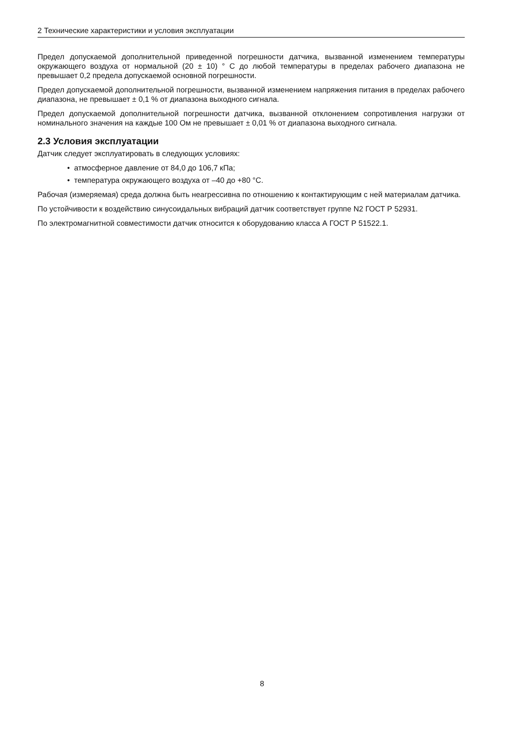2 Технические характеристики и условия эксплуатации
Предел допускаемой дополнительной приведенной погрешности датчика, вызванной изменением температуры окружающего воздуха от нормальной (20 ± 10) ° С до любой температуры в пределах рабочего диапазона не превышает 0,2 предела допускаемой основной погрешности.
Предел допускаемой дополнительной погрешности, вызванной изменением напряжения питания в пределах рабочего диапазона, не превышает ± 0,1 % от диапазона выходного сигнала.
Предел допускаемой дополнительной погрешности датчика, вызванной отклонением сопротивления нагрузки от номинального значения на каждые 100 Ом не превышает ± 0,01 % от диапазона выходного сигнала.
2.3 Условия эксплуатации
Датчик следует эксплуатировать в следующих условиях:
• атмосферное давление от 84,0 до 106,7 кПа;
• температура окружающего воздуха от –40 до +80 °С.
Рабочая (измеряемая) среда должна быть неагрессивна по отношению к контактирующим с ней материалам датчика.
По устойчивости к воздействию синусоидальных вибраций датчик соответствует группе N2 ГОСТ Р 52931.
По электромагнитной совместимости датчик относится к оборудованию класса А ГОСТ Р 51522.1.
8